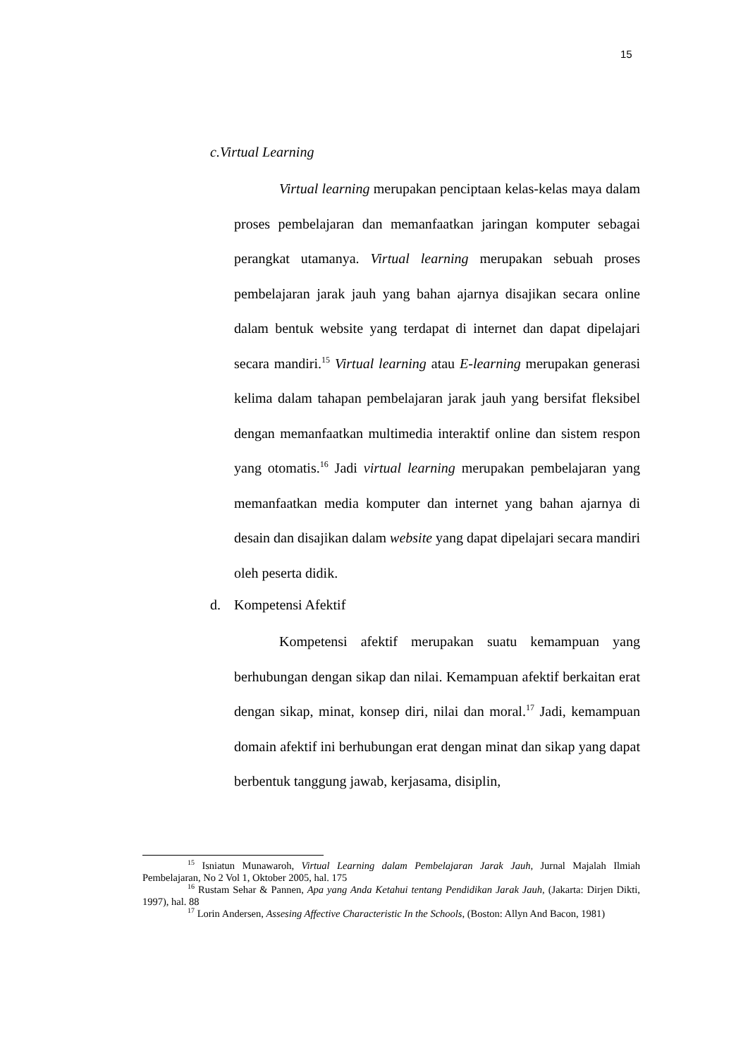15
c. Virtual Learning
Virtual learning merupakan penciptaan kelas-kelas maya dalam proses pembelajaran dan memanfaatkan jaringan komputer sebagai perangkat utamanya. Virtual learning merupakan sebuah proses pembelajaran jarak jauh yang bahan ajarnya disajikan secara online dalam bentuk website yang terdapat di internet dan dapat dipelajari secara mandiri.<sup>15</sup> Virtual learning atau E-learning merupakan generasi kelima dalam tahapan pembelajaran jarak jauh yang bersifat fleksibel dengan memanfaatkan multimedia interaktif online dan sistem respon yang otomatis.<sup>16</sup> Jadi virtual learning merupakan pembelajaran yang memanfaatkan media komputer dan internet yang bahan ajarnya di desain dan disajikan dalam website yang dapat dipelajari secara mandiri oleh peserta didik.
d. Kompetensi Afektif
Kompetensi afektif merupakan suatu kemampuan yang berhubungan dengan sikap dan nilai. Kemampuan afektif berkaitan erat dengan sikap, minat, konsep diri, nilai dan moral.<sup>17</sup> Jadi, kemampuan domain afektif ini berhubungan erat dengan minat dan sikap yang dapat berbentuk tanggung jawab, kerjasama, disiplin,
<sup>15</sup> Isniatun Munawaroh, Virtual Learning dalam Pembelajaran Jarak Jauh, Jurnal Majalah Ilmiah Pembelajaran, No 2 Vol 1, Oktober 2005, hal. 175
<sup>16</sup> Rustam Sehar & Pannen, Apa yang Anda Ketahui tentang Pendidikan Jarak Jauh, (Jakarta: Dirjen Dikti, 1997), hal. 88
<sup>17</sup> Lorin Andersen, Assesing Affective Characteristic In the Schools, (Boston: Allyn And Bacon, 1981)